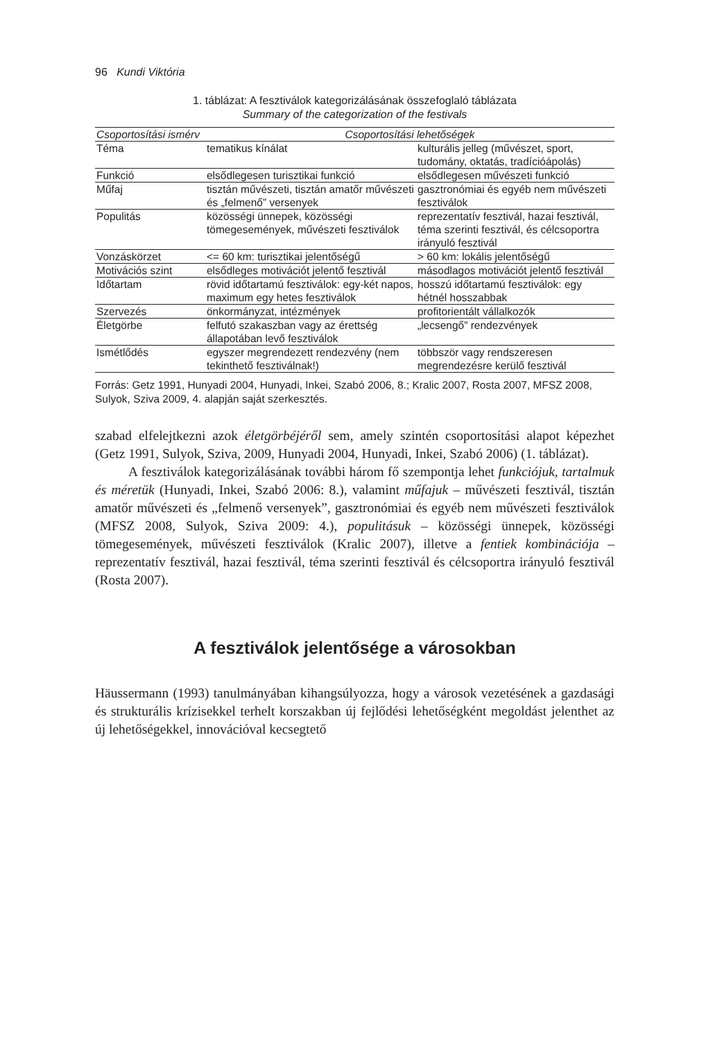96 Kundi Viktória
1. táblázat: A fesztiválok kategorizálásának összefoglaló táblázata
Summary of the categorization of the festivals
| Csoportosítási ismérv | Csoportosítási lehetőségek | |
| --- | --- | --- |
| Téma | tematikus kínálat | kulturális jelleg (művészet, sport, tudomány, oktatás, tradícióápolás) |
| Funkció | elsődlegesen turisztikai funkció | elsődlegesen művészeti funkció |
| Műfaj | tisztán művészeti, tisztán amatőr művészeti és „felmenő” versenyek | gasztronómiai és egyéb nem művészeti fesztiválok |
| Populitás | közösségi ünnepek, közösségi tömegesemények, művészeti fesztiválok | reprezentatív fesztivál, hazai fesztivál, téma szerinti fesztivál, és célcsoportra irányuló fesztivál |
| Vonzáskörzet | <= 60 km: turisztikai jelentőségű | > 60 km: lokális jelentőségű |
| Motivációs szint | elsődleges motivációt jelentő fesztivál | másodlagos motivációt jelentő fesztivál |
| Időtartam | rövid időtartamú fesztiválok: egy-két napos, maximum egy hetes fesztiválok | hosszú időtartamú fesztiválok: egy hétnél hosszabbak |
| Szervezés | önkormányzat, intézmények | profitorientált vállalkozók |
| Életgörbe | felfutó szakaszban vagy az érettség állapotában levő fesztiválok | „lecsengő” rendezvények |
| Ismétlődés | egyszer megrendezett rendezvény (nem tekinthető fesztiválnak!) | többször vagy rendszeresen megrendezésre kerülő fesztivál |
Forrás: Getz 1991, Hunyadi 2004, Hunyadi, Inkei, Szabó 2006, 8.; Kralic 2007, Rosta 2007, MFSZ 2008, Sulyok, Sziva 2009, 4. alapján saját szerkesztés.
szabad elfelejtkezni azok életgörbéjéről sem, amely szintén csoportosítási alapot képezhet (Getz 1991, Sulyok, Sziva, 2009, Hunyadi 2004, Hunyadi, Inkei, Szabó 2006) (1. táblázat).
A fesztiválok kategorizálásának további három fő szempontja lehet funkciójuk, tartalmuk és méretük (Hunyadi, Inkei, Szabó 2006: 8.), valamint műfajuk – művészeti fesztivál, tisztán amatőr művészeti és „felmenő versenyek”, gasztronómiai és egyéb nem művészeti fesztiválok (MFSZ 2008, Sulyok, Sziva 2009: 4.), populitásuk – közösségi ünnepek, közösségi tömegesemények, művészeti fesztiválok (Kralic 2007), illetve a fentiek kombinációja – reprezentatív fesztivál, hazai fesztivál, téma szerinti fesztivál és célcsoportra irányuló fesztivál (Rosta 2007).
A fesztiválok jelentősége a városokban
Häussermann (1993) tanulmányában kihangsúlyozza, hogy a városok vezetésének a gazdasági és strukturális krízisekkel terhelt korszakban új fejlődési lehetőségként megoldást jelenthet az új lehetőségekkel, innovációval kecsegtető